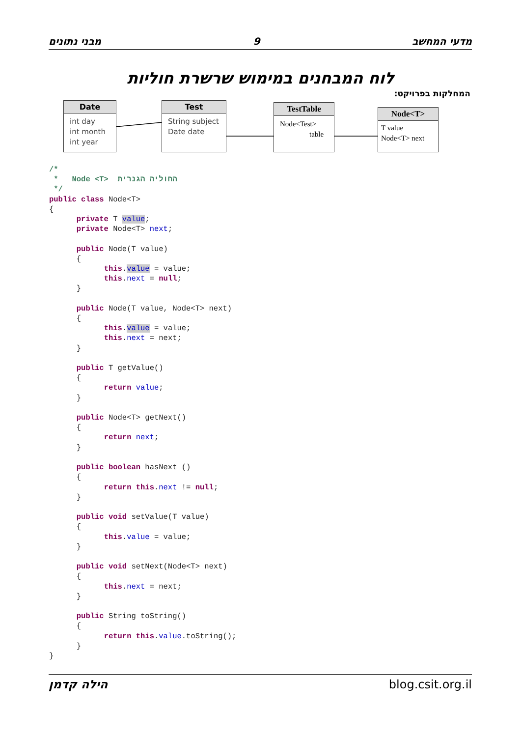מבני נתונים 9 מדעי המחשב
לוח המבחנים במימוש שרשרת חוליות
המחלקות בפרויקט:
Date
int day
int month
int year
Test
String subject
Date date
TestTable
Node<Test>
table
Node<T>
T value
Node<T> next
/*
 *   Node <T>  החוליה הגנרית
 */
public class Node<T>
{
      private T value;
      private Node<T> next;

      public Node(T value)
      {
            this.value = value;
            this.next = null;
      }

      public Node(T value, Node<T> next)
      {
            this.value = value;
            this.next = next;
      }

      public T getValue()
      {
            return value;
      }

      public Node<T> getNext()
      {
            return next;
      }

      public boolean hasNext ()
      {
            return this.next != null;
      }

      public void setValue(T value)
      {
            this.value = value;
      }

      public void setNext(Node<T> next)
      {
            this.next = next;
      }

      public String toString()
      {
            return this.value.toString();
      }
}
הילה קדמן blog.csit.org.il